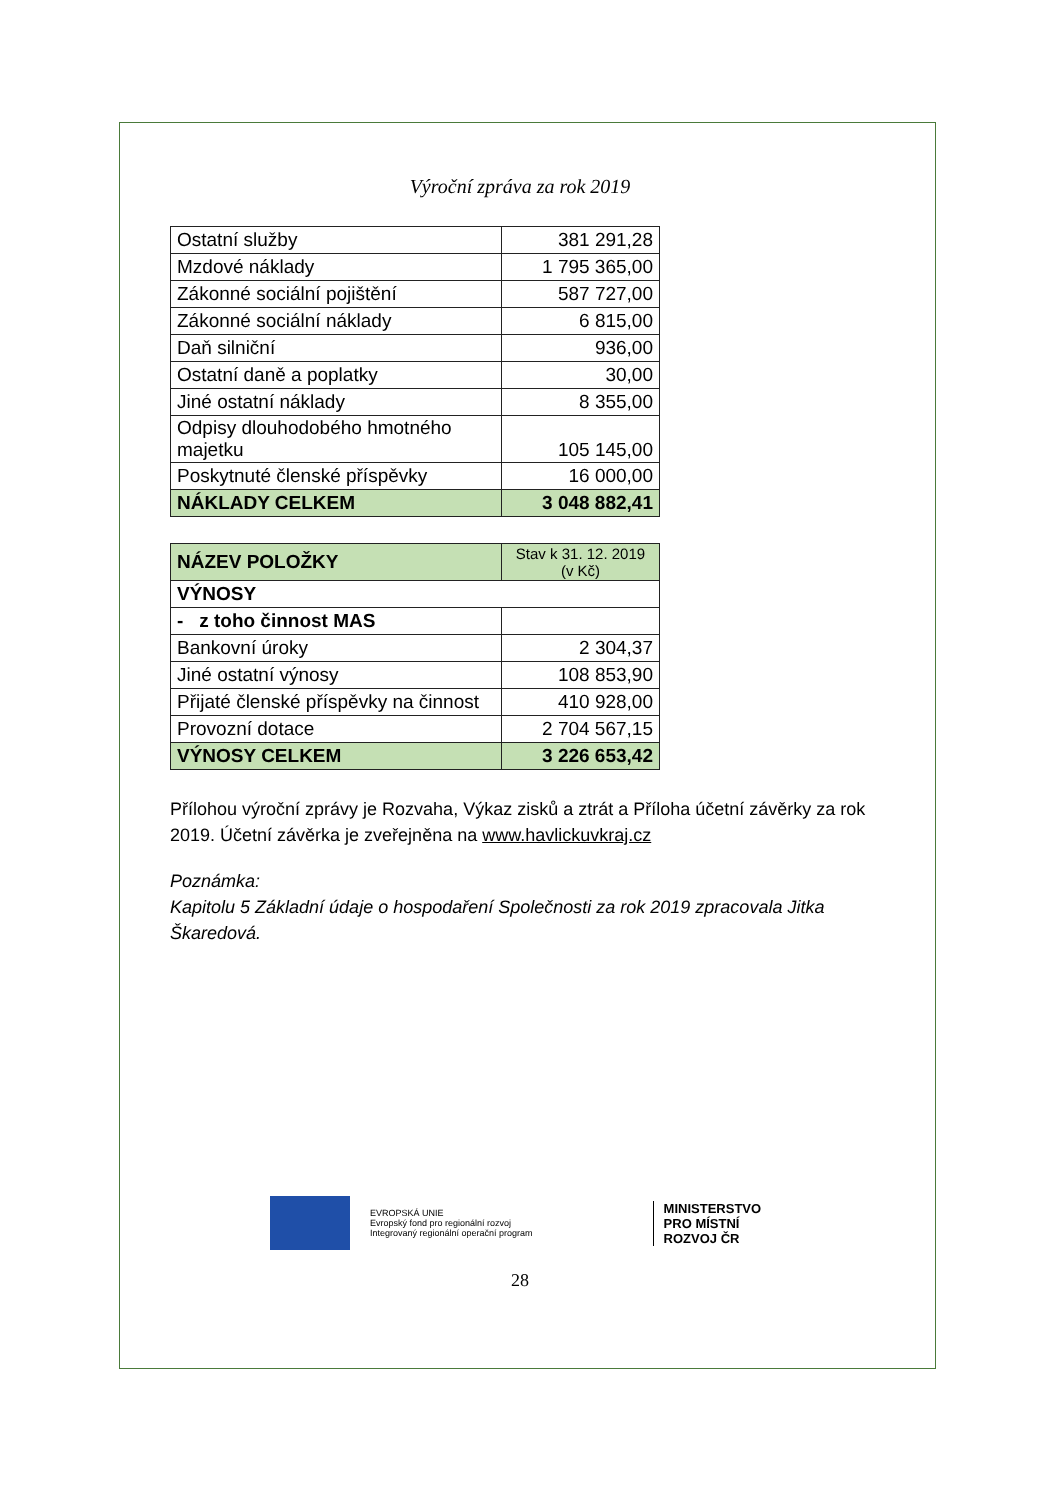Výroční zpráva za rok 2019
| Ostatní služby | 381 291,28 |
| Mzdové náklady | 1 795 365,00 |
| Zákonné sociální pojištění | 587 727,00 |
| Zákonné sociální náklady | 6 815,00 |
| Daň silniční | 936,00 |
| Ostatní daně a poplatky | 30,00 |
| Jiné ostatní náklady | 8 355,00 |
| Odpisy dlouhodobého hmotného majetku | 105 145,00 |
| Poskytnuté členské příspěvky | 16 000,00 |
| NÁKLADY CELKEM | 3 048 882,41 |
| NÁZEV POLOŽKY | Stav k 31. 12. 2019 (v Kč) |
| --- | --- |
| VÝNOSY | |
| - z toho činnost MAS | |
| Bankovní úroky | 2 304,37 |
| Jiné ostatní výnosy | 108 853,90 |
| Přijaté členské příspěvky na činnost | 410 928,00 |
| Provozní dotace | 2 704 567,15 |
| VÝNOSY CELKEM | 3 226 653,42 |
Přílohou výroční zprávy je Rozvaha, Výkaz zisků a ztrát a Příloha účetní závěrky za rok 2019. Účetní závěrka je zveřejněna na www.havlickuvkraj.cz
Poznámka:
Kapitolu 5 Základní údaje o hospodaření Společnosti za rok 2019 zpracovala Jitka Škaredová.
EVROPSKÁ UNIE
Evropský fond pro regionální rozvoj
Integrovaný regionální operační program
MINISTERSTVO
PRO MÍSTNÍ
ROZVOJ ČR
28